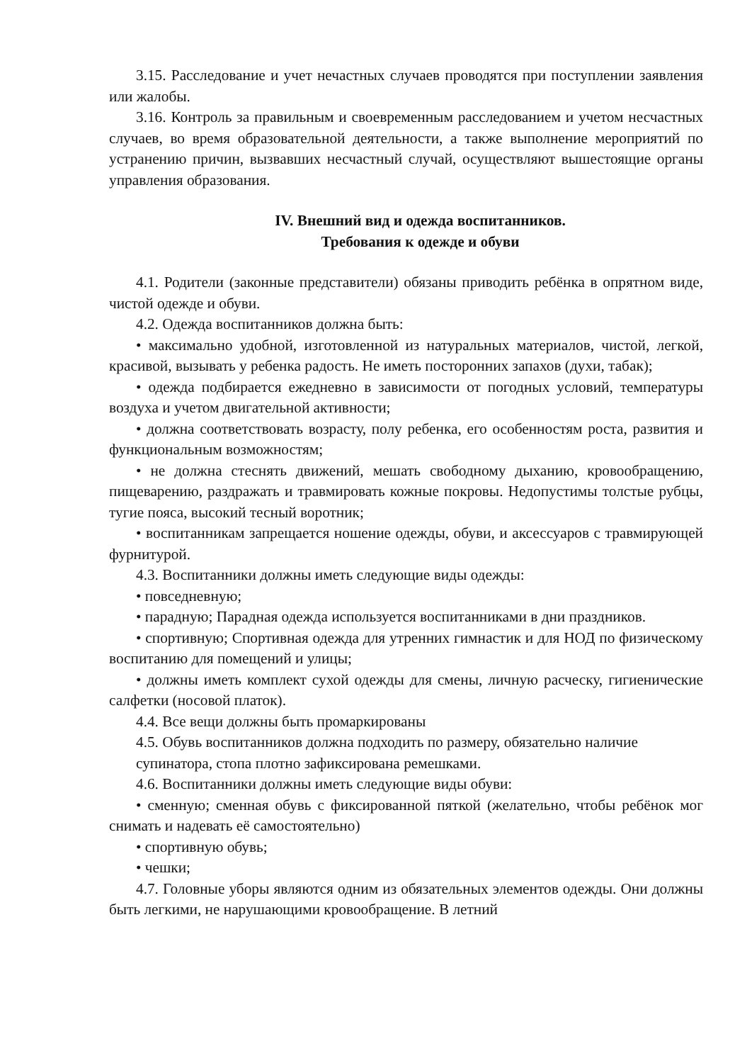3.15. Расследование и учет нечастных случаев проводятся при поступлении заявления или жалобы.
3.16. Контроль за правильным и своевременным расследованием и учетом несчастных случаев, во время образовательной деятельности, а также выполнение мероприятий по устранению причин, вызвавших несчастный случай, осуществляют вышестоящие органы управления образования.
IV. Внешний вид и одежда воспитанников.
Требования к одежде и обуви
4.1. Родители (законные представители) обязаны приводить ребёнка в опрятном виде, чистой одежде и обуви.
4.2. Одежда воспитанников должна быть:
• максимально удобной, изготовленной из натуральных материалов, чистой, легкой, красивой, вызывать у ребенка радость. Не иметь посторонних запахов (духи, табак);
• одежда подбирается ежедневно в зависимости от погодных условий, температуры воздуха и учетом двигательной активности;
• должна соответствовать возрасту, полу ребенка, его особенностям роста, развития и функциональным возможностям;
• не должна стеснять движений, мешать свободному дыханию, кровообращению, пищеварению, раздражать и травмировать кожные покровы. Недопустимы толстые рубцы, тугие пояса, высокий тесный воротник;
• воспитанникам запрещается ношение одежды, обуви, и аксессуаров с травмирующей фурнитурой.
4.3. Воспитанники должны иметь следующие виды одежды:
• повседневную;
• парадную; Парадная одежда используется воспитанниками в дни праздников.
• спортивную; Спортивная одежда для утренних гимнастик и для НОД по физическому воспитанию для помещений и улицы;
• должны иметь комплект сухой одежды для смены, личную расческу, гигиенические салфетки (носовой платок).
4.4. Все вещи должны быть промаркированы
4.5. Обувь воспитанников должна подходить по размеру, обязательно наличие супинатора, стопа плотно зафиксирована ремешками.
4.6. Воспитанники должны иметь следующие виды обуви:
• сменную; сменная обувь с фиксированной пяткой (желательно, чтобы ребёнок мог снимать и надевать её самостоятельно)
• спортивную обувь;
• чешки;
4.7. Головные уборы являются одним из обязательных элементов одежды. Они должны быть легкими, не нарушающими кровообращение. В летний